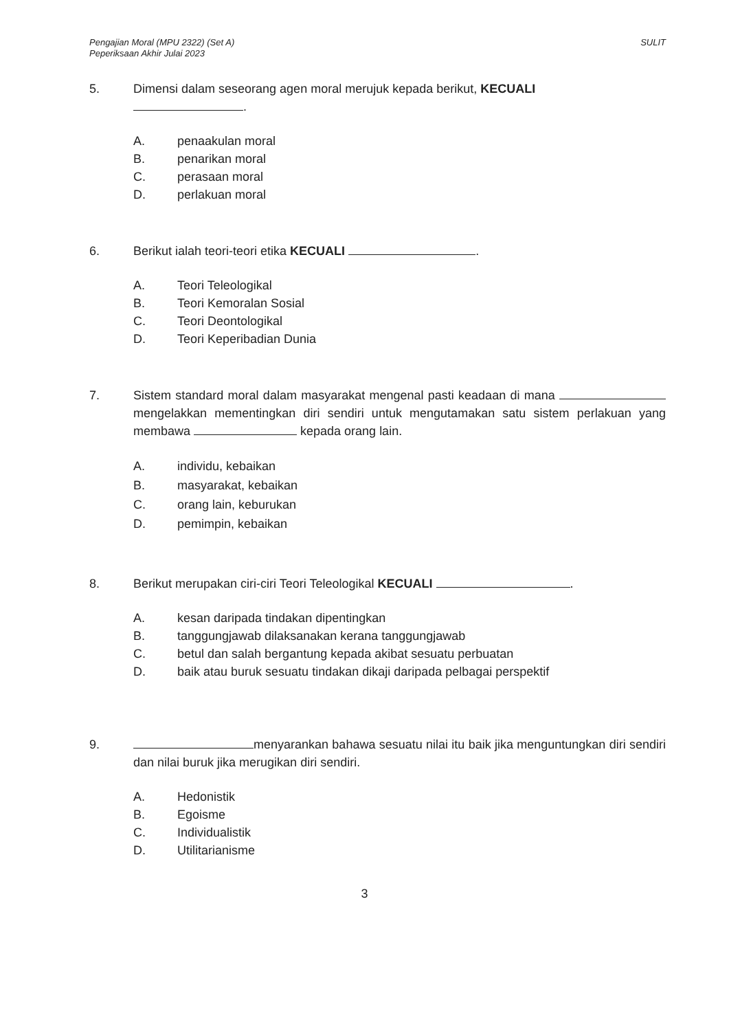Pengajian Moral (MPU 2322) (Set A)
Peperiksaan Akhir Julai 2023
SULIT
5. Dimensi dalam seseorang agen moral merujuk kepada berikut, KECUALI
.
A. penaakulan moral
B. penarikan moral
C. perasaan moral
D. perlakuan moral
6. Berikut ialah teori-teori etika KECUALI .
A. Teori Teleologikal
B. Teori Kemoralan Sosial
C. Teori Deontologikal
D. Teori Keperibadian Dunia
7. Sistem standard moral dalam masyarakat mengenal pasti keadaan di mana mengelakkan mementingkan diri sendiri untuk mengutamakan satu sistem perlakuan yang membawa kepada orang lain.
A. individu, kebaikan
B. masyarakat, kebaikan
C. orang lain, keburukan
D. pemimpin, kebaikan
8. Berikut merupakan ciri-ciri Teori Teleologikal KECUALI .
A. kesan daripada tindakan dipentingkan
B. tanggungjawab dilaksanakan kerana tanggungjawab
C. betul dan salah bergantung kepada akibat sesuatu perbuatan
D. baik atau buruk sesuatu tindakan dikaji daripada pelbagai perspektif
9. menyarankan bahawa sesuatu nilai itu baik jika menguntungkan diri sendiri dan nilai buruk jika merugikan diri sendiri.
A. Hedonistik
B. Egoisme
C. Individualistik
D. Utilitarianisme
3